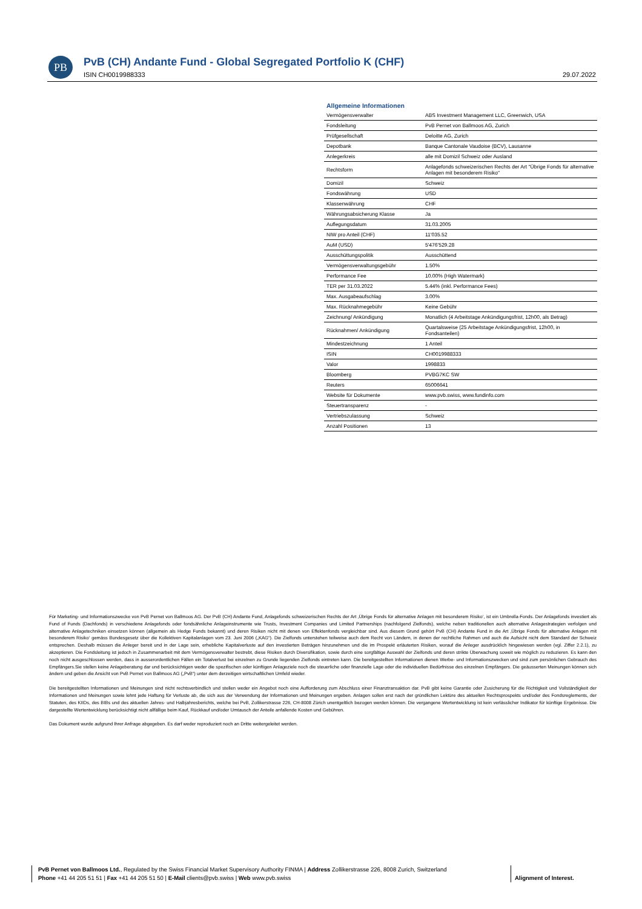PB
PvB (CH) Andante Fund - Global Segregated Portfolio K (CHF)
ISIN CH0019988333 29.07.2022
Allgemeine Informationen
| Vermögensverwalter | ABS Investment Management LLC, Greenwich, USA |
| Fondsleitung | PvB Pernet von Ballmoos AG, Zurich |
| Prüfgesellschaft | Deloitte AG, Zurich |
| Depotbank | Banque Cantonale Vaudoise (BCV), Lausanne |
| Anlegerkreis | alle mit Domizil Schweiz oder Ausland |
| Rechtsform | Anlagefonds schweizerischen Rechts der Art "Übrige Fonds für alternative Anlagen mit besonderem Risiko" |
| Domizil | Schweiz |
| Fondswährung | USD |
| Klassenwährung | CHF |
| Währungsabsicherung Klasse | Ja |
| Auflegungsdatum | 31.03.2005 |
| NIW pro Anteil (CHF) | 11'035.52 |
| AuM (USD) | 5'476'529.28 |
| Ausschüttungspolitik | Ausschüttend |
| Vermögensverwaltungsgebühr | 1.50% |
| Performance Fee | 10.00% (High Watermark) |
| TER per 31.03.2022 | 5.44% (inkl. Performance Fees) |
| Max. Ausgabeaufschlag | 3.00% |
| Max. Rücknahmegebühr | Keine Gebühr |
| Zeichnung/ Ankündigung | Monatlich (4 Arbeitstage Ankündigungsfrist, 12h00, als Betrag) |
| Rücknahmen/ Ankündigung | Quartalsweise (25 Arbeitstage Ankündigungsfrist, 12h00, in Fondsanteilen) |
| Mindestzeichnung | 1 Anteil |
| ISIN | CH0019988333 |
| Valor | 1998833 |
| Bloomberg | PVBG7KC SW |
| Reuters | 65006641 |
| Website für Dokumente | www.pvb.swiss, www.fundinfo.com |
| Steuertransparenz | - |
| Vertriebszulassung | Schweiz |
| Anzahl Positionen | 13 |
Für Marketing- und Informationszwecke von PvB Pernet von Ballmoos AG. Der PvB (CH) Andante Fund, Anlagefonds schweizerischen Rechts der Art ‚Übrige Fonds für alternative Anlagen mit besonderem Risiko‘, ist ein Umbrella-Fonds. Der Anlagefonds investiert als Fund of Funds (Dachfonds) in verschiedene Anlagefonds oder fondsähnliche Anlageinstrumente wie Trusts, Investment Companies und Limited Partnerships (nachfolgend Zielfonds), welche neben traditionellen auch alternative Anlagestrategien verfolgen und alternative Anlagetechniken einsetzen können (allgemein als Hedge Funds bekannt) und deren Risiken nicht mit denen von Effektenfonds vergleichbar sind. Aus diesem Grund gehört PvB (CH) Andante Fund in die Art ‚Übrige Fonds für alternative Anlagen mit besonderem Risiko‘ gemäss Bundesgesetz über die Kollektiven Kapitalanlagen vom 23. Juni 2006 („KAG“). Die Zielfonds unterstehen teilweise auch dem Recht von Ländern, in denen der rechtliche Rahmen und auch die Aufsicht nicht dem Standard der Schweiz entsprechen. Deshalb müssen die Anleger bereit und in der Lage sein, erhebliche Kapitalverluste auf den investierten Beträgen hinzunehmen und die im Prospekt erläuterten Risiken, worauf die Anleger ausdrücklich hingewiesen werden (vgl. Ziffer 2.2.1), zu akzeptieren. Die Fondsleitung ist jedoch in Zusammenarbeit mit dem Vermögensverwalter bestrebt, diese Risiken durch Diversifikation, sowie durch eine sorgfältige Auswahl der Zielfonds und deren strikte Überwachung soweit wie möglich zu reduzieren. Es kann den noch nicht ausgeschlossen werden, dass in ausserordentlichen Fällen ein Totalverlust bei einzelnen zu Grunde liegenden Zielfonds eintreten kann. Die bereitgestellten Informationen dienen Werbe- und Informationszwecken und sind zum persönlichen Gebrauch des Empfängers.Sie stellen keine Anlageberatung dar und berücksichtigen weder die spezifischen oder künftigen Anlageziele noch die steuerliche oder finanzielle Lage oder die individuellen Bedürfnisse des einzelnen Empfängers. Die geäusserten Meinungen können sich ändern und geben die Ansicht von PvB Pernet von Ballmoos AG („PvB“) unter dem derzeitigen wirtschaftlichen Umfeld wieder.
Die bereitgestellten Informationen und Meinungen sind nicht rechtsverbindlich und stellen weder ein Angebot noch eine Aufforderung zum Abschluss einer Finanztransaktion dar. PvB gibt keine Garantie oder Zusicherung für die Richtigkeit und Vollständigkeit der Informationen und Meinungen sowie lehnt jede Haftung für Verluste ab, die sich aus der Verwendung der Informationen und Meinungen ergeben. Anlagen sollen erst nach der gründlichen Lektüre des aktuellen Rechtsprospekts und/oder des Fondsreglements, der Statuten, des KIIDs, des BIBs und des aktuellen Jahres- und Halbjahresberichts, welche bei PvB, Zollikerstrasse 226, CH-8008 Zürich unentgeltlich bezogen werden können. Die vergangene Wertentwicklung ist kein verlässlicher Indikator für künftige Ergebnisse. Die dargestellte Wertentwicklung berücksichtigt nicht allfällige beim Kauf, Rückkauf und/oder Umtausch der Anteile anfallende Kosten und Gebühren.
Das Dokument wurde aufgrund Ihrer Anfrage abgegeben. Es darf weder reproduziert noch an Dritte weitergeleitet werden.
PvB Pernet von Ballmoos Ltd., Regulated by the Swiss Financial Market Supervisory Authority FINMA | Address Zollikerstrasse 226, 8008 Zurich, Switzerland
Phone +41 44 205 51 51 | Fax +41 44 205 51 50 | E-Mail clients@pvb.swiss | Web www.pvb.swiss
Alignment of Interest.